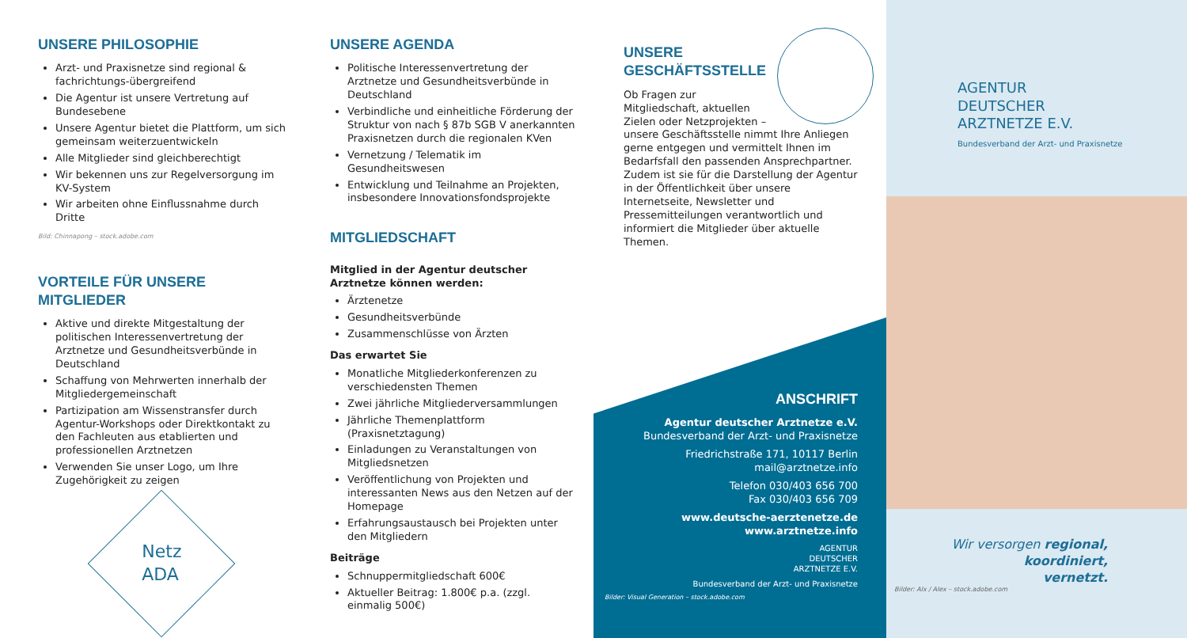UNSERE PHILOSOPHIE
Arzt- und Praxisnetze sind regional & fachrichtungs-übergreifend
Die Agentur ist unsere Vertretung auf Bundesebene
Unsere Agentur bietet die Plattform, um sich gemeinsam weiterzuentwickeln
Alle Mitglieder sind gleichberechtigt
Wir bekennen uns zur Regelversorgung im KV-System
Wir arbeiten ohne Einflussnahme durch Dritte
Bild: Chinnapong – stock.adobe.com
VORTEILE FÜR UNSERE MITGLIEDER
Aktive und direkte Mitgestaltung der politischen Interessenvertretung der Arztnetze und Gesundheitsverbünde in Deutschland
Schaffung von Mehrwerten innerhalb der Mitgliedergemeinschaft
Partizipation am Wissenstransfer durch Agentur-Workshops oder Direktkontakt zu den Fachleuten aus etablierten und professionellen Arztnetzen
Verwenden Sie unser Logo, um Ihre Zugehörigkeit zu zeigen
Netz
ADA
UNSERE AGENDA
Politische Interessenvertretung der Arztnetze und Gesundheitsverbünde in Deutschland
Verbindliche und einheitliche Förderung der Struktur von nach § 87b SGB V anerkannten Praxisnetzen durch die regionalen KVen
Vernetzung / Telematik im Gesundheitswesen
Entwicklung und Teilnahme an Projekten, insbesondere Innovationsfondsprojekte
MITGLIEDSCHAFT
Mitglied in der Agentur deutscher Arztnetze können werden:
Ärztenetze
Gesundheitsverbünde
Zusammenschlüsse von Ärzten
Das erwartet Sie
Monatliche Mitgliederkonferenzen zu verschiedensten Themen
Zwei jährliche Mitgliederversammlungen
Jährliche Themenplattform (Praxisnetztagung)
Einladungen zu Veranstaltungen von Mitgliedsnetzen
Veröffentlichung von Projekten und interessanten News aus den Netzen auf der Homepage
Erfahrungsaustausch bei Projekten unter den Mitgliedern
Beiträge
Schnuppermitgliedschaft 600€
Aktueller Beitrag: 1.800€ p.a. (zzgl. einmalig 500€)
UNSERE
GESCHÄFTSSTELLE
Ob Fragen zur Mitgliedschaft, aktuellen Zielen oder Netzprojekten – unsere Geschäftsstelle nimmt Ihre Anliegen gerne entgegen und vermittelt Ihnen im Bedarfsfall den passenden Ansprechpartner. Zudem ist sie für die Darstellung der Agentur in der Öffentlichkeit über unsere Internetseite, Newsletter und Pressemitteilungen verantwortlich und informiert die Mitglieder über aktuelle Themen.
ANSCHRIFT
Agentur deutscher Arztnetze e.V.
Bundesverband der Arzt- und Praxisnetze
Friedrichstraße 171, 10117 Berlin
mail@arztnetze.info
Telefon 030/403 656 700
Fax 030/403 656 709
www.deutsche-aerztenetze.de
www.arztnetze.info
AGENTUR
DEUTSCHER
ARZTNETZE E.V.
Bundesverband der Arzt- und Praxisnetze
Bilder: Visual Generation – stock.adobe.com
AGENTUR
DEUTSCHER
ARZTNETZE E.V.
Bundesverband der Arzt- und Praxisnetze
Wir versorgen regional,
koordiniert,
vernetzt.
Bilder: Alx / Alex – stock.adobe.com